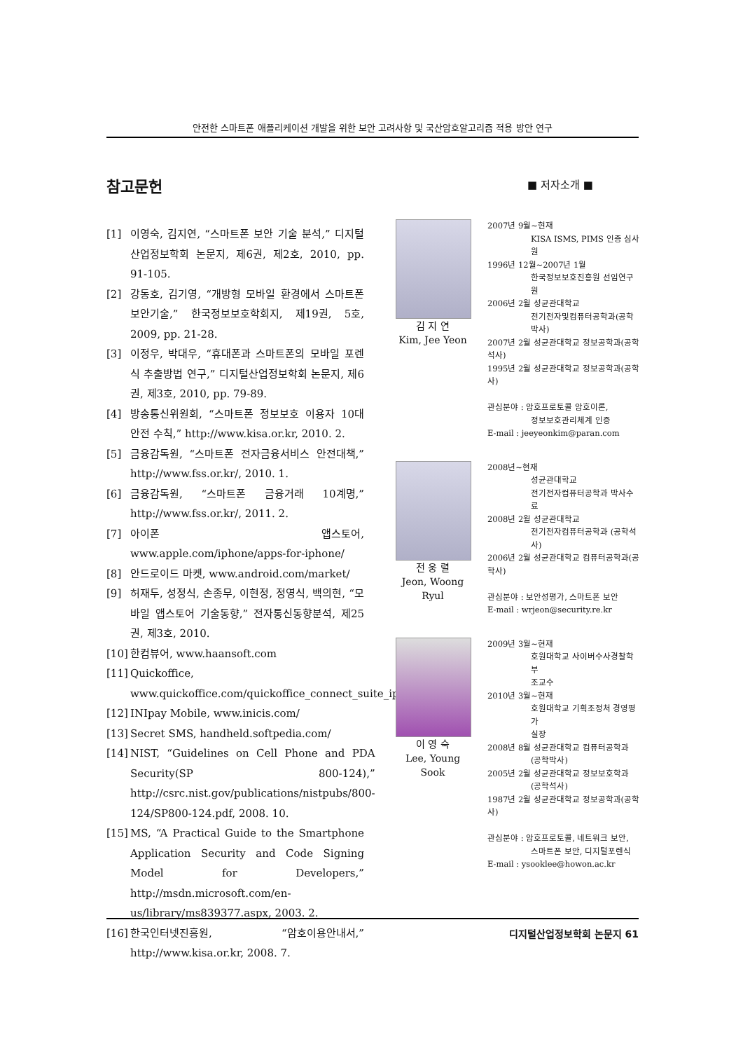안전한 스마트폰 애플리케이션 개발을 위한 보안 고려사항 및 국산암호알고리즘 적용 방안 연구
참고문헌
[1] 이영숙, 김지연, “스마트폰 보안 기술 분석,” 디지털산업정보학회 논문지, 제6권, 제2호, 2010, pp. 91-105.
[2] 강동호, 김기영, “개방형 모바일 환경에서 스마트폰 보안기술,” 한국정보보호학회지, 제19권, 5호, 2009, pp. 21-28.
[3] 이정우, 박대우, “휴대폰과 스마트폰의 모바일 포렌식 추출방법 연구,” 디지털산업정보학회 논문지, 제6권, 제3호, 2010, pp. 79-89.
[4] 방송통신위원회, “스마트폰 정보보호 이용자 10대 안전 수칙,” http://www.kisa.or.kr, 2010. 2.
[5] 금융감독원, “스마트폰 전자금융서비스 안전대책,” http://www.fss.or.kr/, 2010. 1.
[6] 금융감독원, “스마트폰 금융거래 10계명,” http://www.fss.or.kr/, 2011. 2.
[7] 아이폰 앱스토어, www.apple.com/iphone/apps-for-iphone/
[8] 안드로이드 마켓, www.android.com/market/
[9] 허재두, 성정식, 손종무, 이현정, 정영식, 백의현, “모바일 앱스토어 기술동향,” 전자통신동향분석, 제25권, 제3호, 2010.
[10] 한컴뷰어, www.haansoft.com
[11] Quickoffice, www.quickoffice.com/quickoffice_connect_suite_iphone/
[12] INIpay Mobile, www.inicis.com/
[13] Secret SMS, handheld.softpedia.com/
[14] NIST, “Guidelines on Cell Phone and PDA Security(SP 800-124),” http://csrc.nist.gov/publications/nistpubs/800-124/SP800-124.pdf, 2008. 10.
[15] MS, “A Practical Guide to the Smartphone Application Security and Code Signing Model for Developers,” http://msdn.microsoft.com/en-us/library/ms839377.aspx, 2003. 2.
[16] 한국인터넷진흥원, “암호이용안내서,” http://www.kisa.or.kr, 2008. 7.
■ 저자소개 ■
김 지 연
Kim, Jee Yeon
2007년 9월~현재
KISA ISMS, PIMS 인증 심사원
1996년 12월~2007년 1월
한국정보보호진흥원 선임연구원
2006년 2월 성균관대학교
전기전자및컴퓨터공학과(공학박사)
2007년 2월 성균관대학교 정보공학과(공학석사)
1995년 2월 성균관대학교 정보공학과(공학사)
관심분야 : 암호프로토콜 암호이론,
정보보호관리체계 인증
E-mail : jeeyeonkim@paran.com
전 웅 렬
Jeon, Woong Ryul
2008년~현재
성균관대학교
전기전자컴퓨터공학과 박사수료
2008년 2월 성균관대학교
전기전자컴퓨터공학과 (공학석사)
2006년 2월 성균관대학교 컴퓨터공학과(공학사)
관심분야 : 보안성평가, 스마트폰 보안
E-mail : wrjeon@security.re.kr
이 영 숙
Lee, Young Sook
2009년 3월~현재
호원대학교 사이버수사경찰학부
조교수
2010년 3월~현재
호원대학교 기획조정처 경영평가
실장
2008년 8월 성균관대학교 컴퓨터공학과
(공학박사)
2005년 2월 성균관대학교 정보보호학과
(공학석사)
1987년 2월 성균관대학교 정보공학과(공학사)
관심분야 : 암호프로토콜, 네트워크 보안,
스마트폰 보안, 디지털포렌식
E-mail : ysooklee@howon.ac.kr
디지털산업정보학회 논문지 61